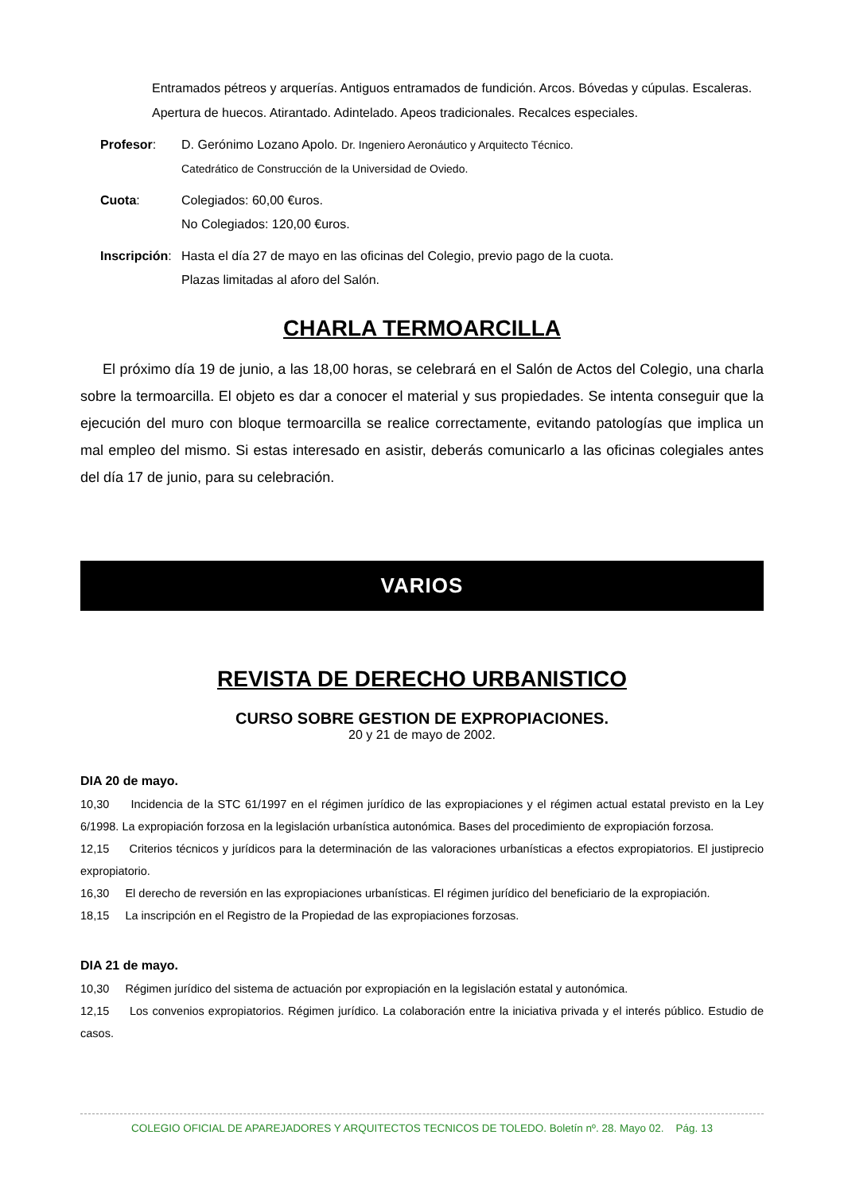Entramados pétreos y arquerías. Antiguos entramados de fundición. Arcos. Bóvedas y cúpulas. Escaleras.
Apertura de huecos. Atirantado. Adintelado. Apeos tradicionales. Recalces especiales.
Profesor: D. Gerónimo Lozano Apolo. Dr. Ingeniero Aeronáutico y Arquitecto Técnico.
Catedrático de Construcción de la Universidad de Oviedo.
Cuota: Colegiados: 60,00 €uros.
No Colegiados: 120,00 €uros.
Inscripción:
Hasta el día 27 de mayo en las oficinas del Colegio, previo pago de la cuota.
Plazas limitadas al aforo del Salón.
CHARLA TERMOARCILLA
El próximo día 19 de junio, a las 18,00 horas, se celebrará en el Salón de Actos del Colegio, una charla sobre la termoarcilla. El objeto es dar a conocer el material y sus propiedades. Se intenta conseguir que la ejecución del muro con bloque termoarcilla se realice correctamente, evitando patologías que implica un mal empleo del mismo. Si estas interesado en asistir, deberás comunicarlo a las oficinas colegiales antes del día 17 de junio, para su celebración.
VARIOS
REVISTA DE DERECHO URBANISTICO
CURSO SOBRE GESTION DE EXPROPIACIONES.
20 y 21 de mayo de 2002.
DIA 20 de mayo.
10,30 Incidencia de la STC 61/1997 en el régimen jurídico de las expropiaciones y el régimen actual estatal previsto en la Ley 6/1998. La expropiación forzosa en la legislación urbanística autonómica. Bases del procedimiento de expropiación forzosa.
12,15 Criterios técnicos y jurídicos para la determinación de las valoraciones urbanísticas a efectos expropiatorios. El justiprecio expropiatorio.
16,30 El derecho de reversión en las expropiaciones urbanísticas. El régimen jurídico del beneficiario de la expropiación.
18,15 La inscripción en el Registro de la Propiedad de las expropiaciones forzosas.
DIA 21 de mayo.
10,30 Régimen jurídico del sistema de actuación por expropiación en la legislación estatal y autonómica.
12,15 Los convenios expropiatorios. Régimen jurídico. La colaboración entre la iniciativa privada y el interés público. Estudio de casos.
COLEGIO OFICIAL DE APAREJADORES Y ARQUITECTOS TECNICOS DE TOLEDO. Boletín nº. 28. Mayo 02. Pág. 13